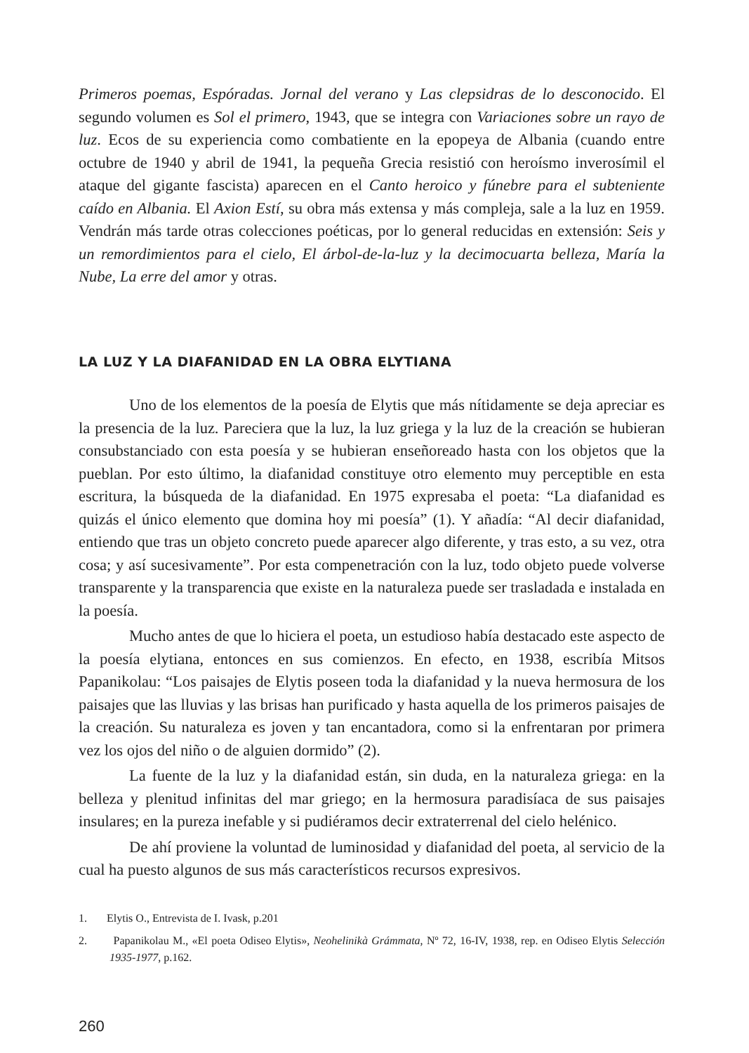Primeros poemas, Espóradas. Jornal del verano y Las clepsidras de lo desconocido. El segundo volumen es Sol el primero, 1943, que se integra con Variaciones sobre un rayo de luz. Ecos de su experiencia como combatiente en la epopeya de Albania (cuando entre octubre de 1940 y abril de 1941, la pequeña Grecia resistió con heroísmo inverosímil el ataque del gigante fascista) aparecen en el Canto heroico y fúnebre para el subteniente caído en Albania. El Axion Estí, su obra más extensa y más compleja, sale a la luz en 1959. Vendrán más tarde otras colecciones poéticas, por lo general reducidas en extensión: Seis y un remordimientos para el cielo, El árbol-de-la-luz y la decimocuarta belleza, María la Nube, La erre del amor y otras.
LA LUZ Y LA DIAFANIDAD EN LA OBRA ELYTIANA
Uno de los elementos de la poesía de Elytis que más nítidamente se deja apreciar es la presencia de la luz. Pareciera que la luz, la luz griega y la luz de la creación se hubieran consubstanciado con esta poesía y se hubieran enseñoreado hasta con los objetos que la pueblan. Por esto último, la diafanidad constituye otro elemento muy perceptible en esta escritura, la búsqueda de la diafanidad. En 1975 expresaba el poeta: “La diafanidad es quizás el único elemento que domina hoy mi poesía” (1). Y añadía: “Al decir diafanidad, entiendo que tras un objeto concreto puede aparecer algo diferente, y tras esto, a su vez, otra cosa; y así sucesivamente”. Por esta compenetración con la luz, todo objeto puede volverse transparente y la transparencia que existe en la naturaleza puede ser trasladada e instalada en la poesía.
Mucho antes de que lo hiciera el poeta, un estudioso había destacado este aspecto de la poesía elytiana, entonces en sus comienzos. En efecto, en 1938, escribía Mitsos Papanikolau: “Los paisajes de Elytis poseen toda la diafanidad y la nueva hermosura de los paisajes que las lluvias y las brisas han purificado y hasta aquella de los primeros paisajes de la creación. Su naturaleza es joven y tan encantadora, como si la enfrentaran por primera vez los ojos del niño o de alguien dormido” (2).
La fuente de la luz y la diafanidad están, sin duda, en la naturaleza griega: en la belleza y plenitud infinitas del mar griego; en la hermosura paradisíaca de sus paisajes insulares; en la pureza inefable y si pudiéramos decir extraterrenal del cielo helénico.
De ahí proviene la voluntad de luminosidad y diafanidad del poeta, al servicio de la cual ha puesto algunos de sus más característicos recursos expresivos.
1. Elytis O., Entrevista de I. Ivask, p.201
2. Papanikolau M., «El poeta Odiseo Elytis», Neohelinikà Grámmata, Nº 72, 16-IV, 1938, rep. en Odiseo Elytis Selección 1935-1977, p.162.
260